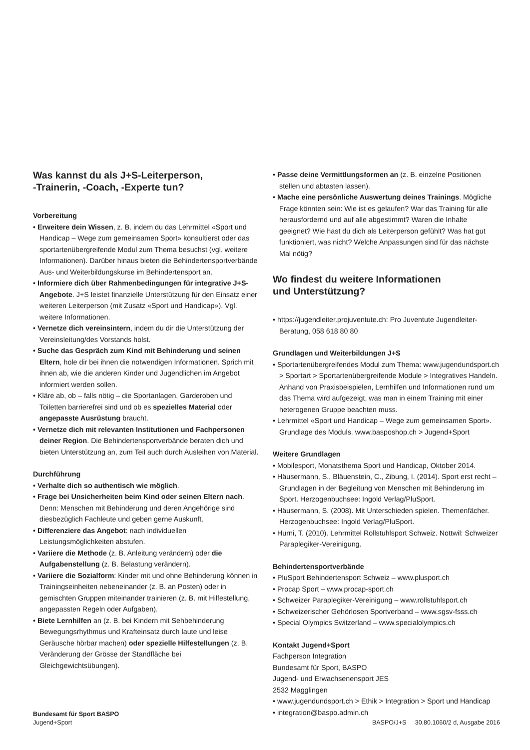Was kannst du als J+S-Leiterperson,
-Trainerin, -Coach, -Experte tun?
Vorbereitung
• Erweitere dein Wissen, z. B. indem du das Lehrmittel «Sport und Handicap – Wege zum gemeinsamen Sport» konsultierst oder das sportartenübergreifende Modul zum Thema besuchst (vgl. weitere Informationen). Darüber hinaus bieten die Behindertensportverbände Aus- und Weiterbildungskurse im Behindertensport an.
• Informiere dich über Rahmenbedingungen für integrative J+S-Angebote. J+S leistet finanzielle Unterstützung für den Einsatz einer weiteren Leiterperson (mit Zusatz «Sport und Handicap»). Vgl. weitere Informationen.
• Vernetze dich vereinsintern, indem du dir die Unterstützung der Vereinsleitung/des Vorstands holst.
• Suche das Gespräch zum Kind mit Behinderung und seinen Eltern, hole dir bei ihnen die notwendigen Informationen. Sprich mit ihnen ab, wie die anderen Kinder und Jugendlichen im Angebot informiert werden sollen.
• Kläre ab, ob – falls nötig – die Sportanlagen, Garderoben und Toiletten barrierefrei sind und ob es spezielles Material oder angepasste Ausrüstung braucht.
• Vernetze dich mit relevanten Institutionen und Fachpersonen deiner Region. Die Behindertensportverbände beraten dich und bieten Unterstützung an, zum Teil auch durch Ausleihen von Material.
Durchführung
• Verhalte dich so authentisch wie möglich.
• Frage bei Unsicherheiten beim Kind oder seinen Eltern nach. Denn: Menschen mit Behinderung und deren Angehörige sind diesbezüglich Fachleute und geben gerne Auskunft.
• Differenziere das Angebot: nach individuellen Leistungsmöglichkeiten abstufen.
• Variiere die Methode (z. B. Anleitung verändern) oder die Aufgabenstellung (z. B. Belastung verändern).
• Variiere die Sozialform: Kinder mit und ohne Behinderung können in Trainingseinheiten nebeneinander (z. B. an Posten) oder in gemischten Gruppen miteinander trainieren (z. B. mit Hilfestellung, angepassten Regeln oder Aufgaben).
• Biete Lernhilfen an (z. B. bei Kindern mit Sehbehinderung Bewegungsrhythmus und Krafteinsatz durch laute und leise Geräusche hörbar machen) oder spezielle Hilfestellungen (z. B. Veränderung der Grösse der Standfläche bei Gleichgewichtsübungen).
• Passe deine Vermittlungsformen an (z. B. einzelne Positionen stellen und abtasten lassen).
• Mache eine persönliche Auswertung deines Trainings. Mögliche Frage könnten sein: Wie ist es gelaufen? War das Training für alle herausfordernd und auf alle abgestimmt? Waren die Inhalte geeignet? Wie hast du dich als Leiterperson gefühlt? Was hat gut funktioniert, was nicht? Welche Anpassungen sind für das nächste Mal nötig?
Wo findest du weitere Informationen
und Unterstützung?
• https://jugendleiter.projuventute.ch: Pro Juventute Jugendleiter-Beratung, 058 618 80 80
Grundlagen und Weiterbildungen J+S
• Sportartenübergreifendes Modul zum Thema: www.jugendundsport.ch > Sportart > Sportartenübergreifende Module > Integratives Handeln. Anhand von Praxisbeispielen, Lernhilfen und Informationen rund um das Thema wird aufgezeigt, was man in einem Training mit einer heterogenen Gruppe beachten muss.
• Lehrmittel «Sport und Handicap – Wege zum gemeinsamen Sport». Grundlage des Moduls. www.basposhop.ch > Jugend+Sport
Weitere Grundlagen
• Mobilesport, Monatsthema Sport und Handicap, Oktober 2014.
• Häusermann, S., Bläuenstein, C., Zibung, I. (2014). Sport erst recht – Grundlagen in der Begleitung von Menschen mit Behinderung im Sport. Herzogenbuchsee: Ingold Verlag/PluSport.
• Häusermann, S. (2008). Mit Unterschieden spielen. Themenfächer. Herzogenbuchsee: Ingold Verlag/PluSport.
• Hurni, T. (2010). Lehrmittel Rollstuhlsport Schweiz. Nottwil: Schweizer Paraplegiker-Vereinigung.
Behindertensportverbände
• PluSport Behindertensport Schweiz – www.plusport.ch
• Procap Sport – www.procap-sport.ch
• Schweizer Paraplegiker-Vereinigung – www.rollstuhlsport.ch
• Schweizerischer Gehörlosen Sportverband – www.sgsv-fsss.ch
• Special Olympics Switzerland – www.specialolympics.ch
Kontakt Jugend+Sport
Fachperson Integration
Bundesamt für Sport, BASPO
Jugend- und Erwachsenensport JES
2532 Magglingen
• www.jugendundsport.ch > Ethik > Integration > Sport und Handicap
• integration@baspo.admin.ch
Bundesamt für Sport BASPO
Jugend+Sport
BASPO/J+S 30.80.1060/2 d, Ausgabe 2016